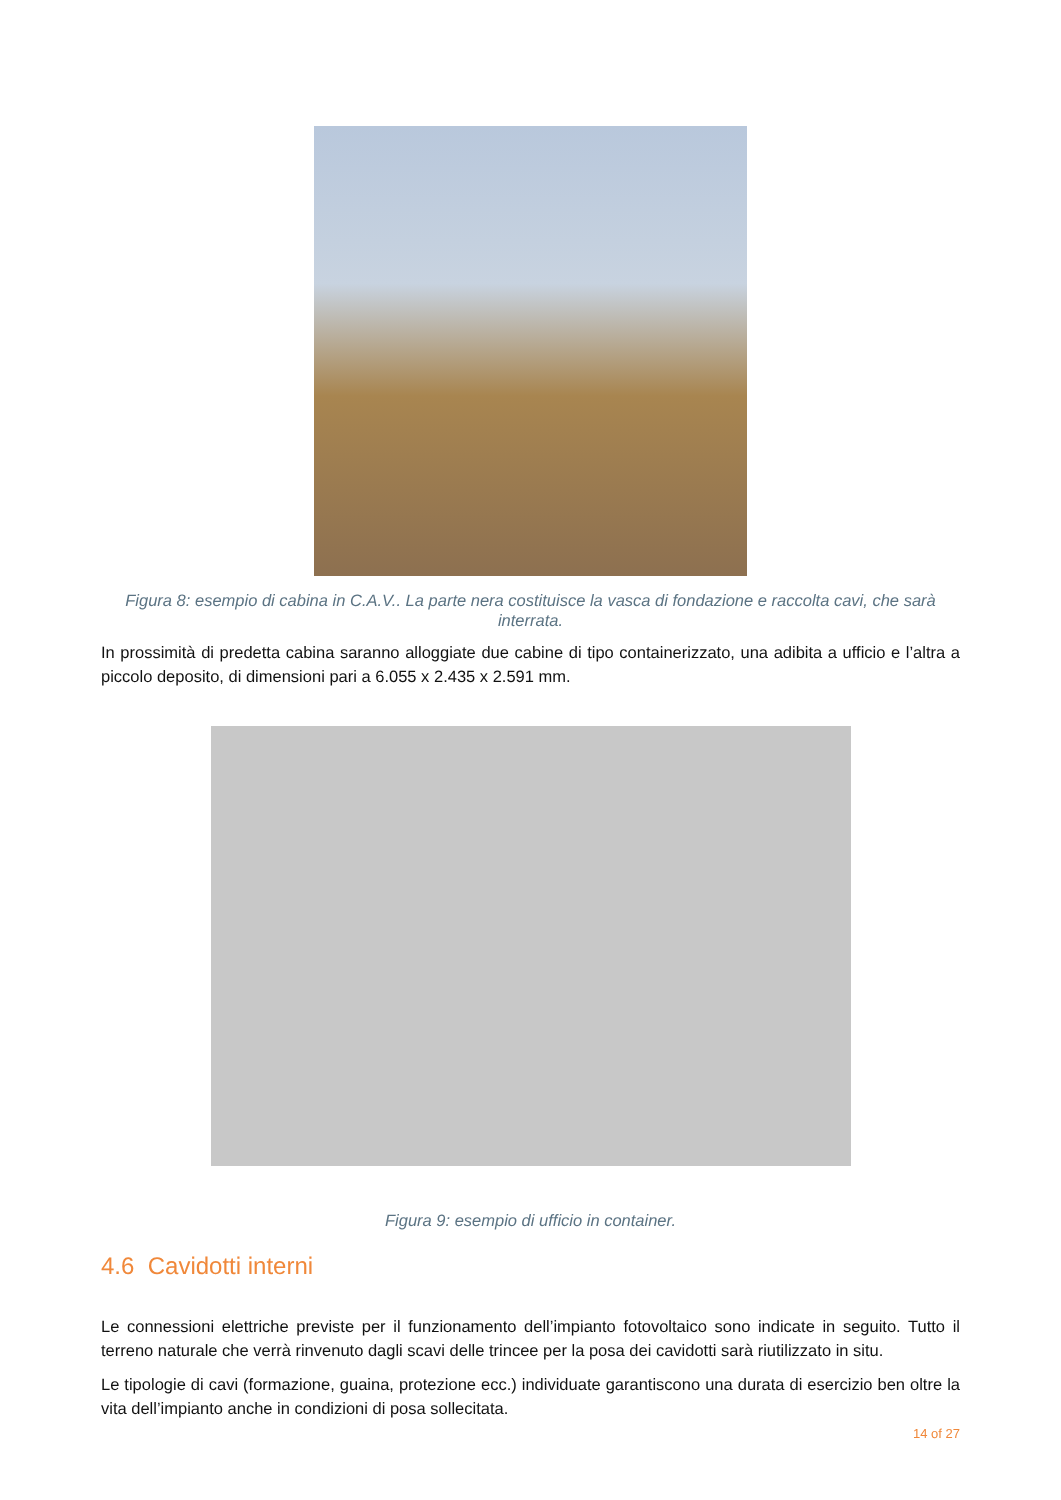Figura 8: esempio di cabina in C.A.V.. La parte nera costituisce la vasca di fondazione e raccolta cavi, che sarà interrata.
In prossimità di predetta cabina saranno alloggiate due cabine di tipo containerizzato, una adibita a ufficio e l’altra a piccolo deposito, di dimensioni pari a 6.055 x 2.435 x 2.591 mm.
Figura 9: esempio di ufficio in container.
4.6 Cavidotti interni
Le connessioni elettriche previste per il funzionamento dell’impianto fotovoltaico sono indicate in seguito. Tutto il terreno naturale che verrà rinvenuto dagli scavi delle trincee per la posa dei cavidotti sarà riutilizzato in situ.
Le tipologie di cavi (formazione, guaina, protezione ecc.) individuate garantiscono una durata di esercizio ben oltre la vita dell’impianto anche in condizioni di posa sollecitata.
14 of 27